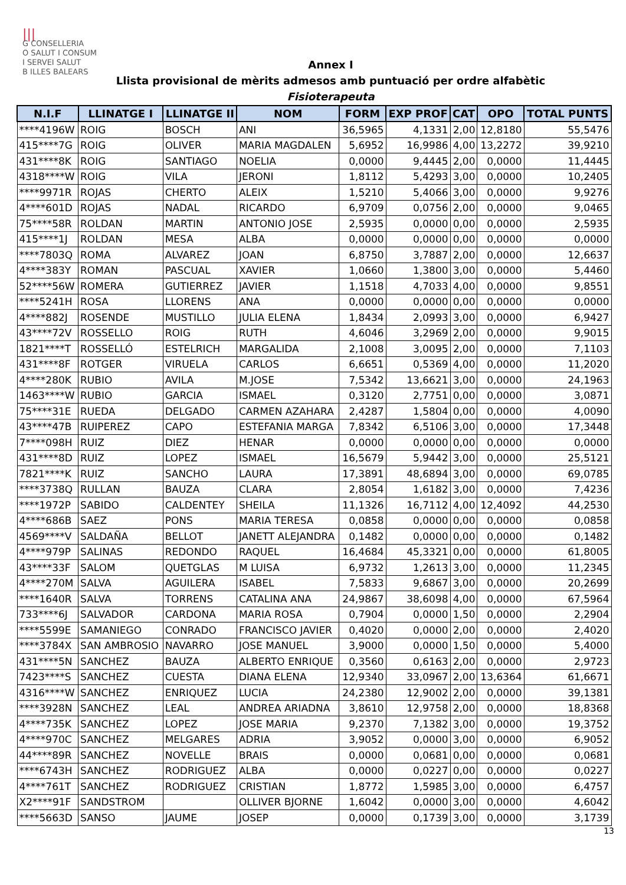|||
G CONSELLERIA
O SALUT I CONSUM
I SERVEI SALUT
B ILLES BALEARS
Annex I
Llista provisional de mèrits admesos amb puntuació per ordre alfabètic
Fisioterapeuta
| N.I.F | LLINATGE I | LLINATGE II | NOM | FORM | EXP PROF | CAT | OPO | TOTAL PUNTS |
| --- | --- | --- | --- | --- | --- | --- | --- | --- |
| ****4196W | ROIG | BOSCH | ANI | 36,5965 | 4,1331 | 2,00 | 12,8180 | 55,5476 |
| 415****7G | ROIG | OLIVER | MARIA MAGDALEN | 5,6952 | 16,9986 | 4,00 | 13,2272 | 39,9210 |
| 431****8K | ROIG | SANTIAGO | NOELIA | 0,0000 | 9,4445 | 2,00 | 0,0000 | 11,4445 |
| 4318****W | ROIG | VILA | JERONI | 1,8112 | 5,4293 | 3,00 | 0,0000 | 10,2405 |
| ****9971R | ROJAS | CHERTO | ALEIX | 1,5210 | 5,4066 | 3,00 | 0,0000 | 9,9276 |
| 4****601D | ROJAS | NADAL | RICARDO | 6,9709 | 0,0756 | 2,00 | 0,0000 | 9,0465 |
| 75****58R | ROLDAN | MARTIN | ANTONIO JOSE | 2,5935 | 0,0000 | 0,00 | 0,0000 | 2,5935 |
| 415****1J | ROLDAN | MESA | ALBA | 0,0000 | 0,0000 | 0,00 | 0,0000 | 0,0000 |
| ****7803Q | ROMA | ALVAREZ | JOAN | 6,8750 | 3,7887 | 2,00 | 0,0000 | 12,6637 |
| 4****383Y | ROMAN | PASCUAL | XAVIER | 1,0660 | 1,3800 | 3,00 | 0,0000 | 5,4460 |
| 52****56W | ROMERA | GUTIERREZ | JAVIER | 1,1518 | 4,7033 | 4,00 | 0,0000 | 9,8551 |
| ****5241H | ROSA | LLORENS | ANA | 0,0000 | 0,0000 | 0,00 | 0,0000 | 0,0000 |
| 4****882J | ROSENDE | MUSTILLO | JULIA ELENA | 1,8434 | 2,0993 | 3,00 | 0,0000 | 6,9427 |
| 43****72V | ROSSELLO | ROIG | RUTH | 4,6046 | 3,2969 | 2,00 | 0,0000 | 9,9015 |
| 1821****T | ROSSELLÓ | ESTELRICH | MARGALIDA | 2,1008 | 3,0095 | 2,00 | 0,0000 | 7,1103 |
| 431****8F | ROTGER | VIRUELA | CARLOS | 6,6651 | 0,5369 | 4,00 | 0,0000 | 11,2020 |
| 4****280K | RUBIO | AVILA | M.JOSE | 7,5342 | 13,6621 | 3,00 | 0,0000 | 24,1963 |
| 1463****W | RUBIO | GARCIA | ISMAEL | 0,3120 | 2,7751 | 0,00 | 0,0000 | 3,0871 |
| 75****31E | RUEDA | DELGADO | CARMEN AZAHARA | 2,4287 | 1,5804 | 0,00 | 0,0000 | 4,0090 |
| 43****47B | RUIPEREZ | CAPO | ESTEFANIA MARGA | 7,8342 | 6,5106 | 3,00 | 0,0000 | 17,3448 |
| 7****098H | RUIZ | DIEZ | HENAR | 0,0000 | 0,0000 | 0,00 | 0,0000 | 0,0000 |
| 431****8D | RUIZ | LOPEZ | ISMAEL | 16,5679 | 5,9442 | 3,00 | 0,0000 | 25,5121 |
| 7821****K | RUIZ | SANCHO | LAURA | 17,3891 | 48,6894 | 3,00 | 0,0000 | 69,0785 |
| ****3738Q | RULLAN | BAUZA | CLARA | 2,8054 | 1,6182 | 3,00 | 0,0000 | 7,4236 |
| ****1972P | SABIDO | CALDENTEY | SHEILA | 11,1326 | 16,7112 | 4,00 | 12,4092 | 44,2530 |
| 4****686B | SAEZ | PONS | MARIA TERESA | 0,0858 | 0,0000 | 0,00 | 0,0000 | 0,0858 |
| 4569****V | SALDAÑA | BELLOT | JANETT ALEJANDRA | 0,1482 | 0,0000 | 0,00 | 0,0000 | 0,1482 |
| 4****979P | SALINAS | REDONDO | RAQUEL | 16,4684 | 45,3321 | 0,00 | 0,0000 | 61,8005 |
| 43****33F | SALOM | QUETGLAS | M LUISA | 6,9732 | 1,2613 | 3,00 | 0,0000 | 11,2345 |
| 4****270M | SALVA | AGUILERA | ISABEL | 7,5833 | 9,6867 | 3,00 | 0,0000 | 20,2699 |
| ****1640R | SALVA | TORRENS | CATALINA ANA | 24,9867 | 38,6098 | 4,00 | 0,0000 | 67,5964 |
| 733****6J | SALVADOR | CARDONA | MARIA ROSA | 0,7904 | 0,0000 | 1,50 | 0,0000 | 2,2904 |
| ****5599E | SAMANIEGO | CONRADO | FRANCISCO JAVIER | 0,4020 | 0,0000 | 2,00 | 0,0000 | 2,4020 |
| ****3784X | SAN AMBROSIO | NAVARRO | JOSE MANUEL | 3,9000 | 0,0000 | 1,50 | 0,0000 | 5,4000 |
| 431****5N | SANCHEZ | BAUZA | ALBERTO ENRIQUE | 0,3560 | 0,6163 | 2,00 | 0,0000 | 2,9723 |
| 7423****S | SANCHEZ | CUESTA | DIANA ELENA | 12,9340 | 33,0967 | 2,00 | 13,6364 | 61,6671 |
| 4316****W | SANCHEZ | ENRIQUEZ | LUCIA | 24,2380 | 12,9002 | 2,00 | 0,0000 | 39,1381 |
| ****3928N | SANCHEZ | LEAL | ANDREA ARIADNA | 3,8610 | 12,9758 | 2,00 | 0,0000 | 18,8368 |
| 4****735K | SANCHEZ | LOPEZ | JOSE MARIA | 9,2370 | 7,1382 | 3,00 | 0,0000 | 19,3752 |
| 4****970C | SANCHEZ | MELGARES | ADRIA | 3,9052 | 0,0000 | 3,00 | 0,0000 | 6,9052 |
| 44****89R | SANCHEZ | NOVELLE | BRAIS | 0,0000 | 0,0681 | 0,00 | 0,0000 | 0,0681 |
| ****6743H | SANCHEZ | RODRIGUEZ | ALBA | 0,0000 | 0,0227 | 0,00 | 0,0000 | 0,0227 |
| 4****761T | SANCHEZ | RODRIGUEZ | CRISTIAN | 1,8772 | 1,5985 | 3,00 | 0,0000 | 6,4757 |
| X2****91F | SANDSTROM | | OLLIVER BJORNE | 1,6042 | 0,0000 | 3,00 | 0,0000 | 4,6042 |
| ****5663D | SANSO | JAUME | JOSEP | 0,0000 | 0,1739 | 3,00 | 0,0000 | 3,1739 |
13